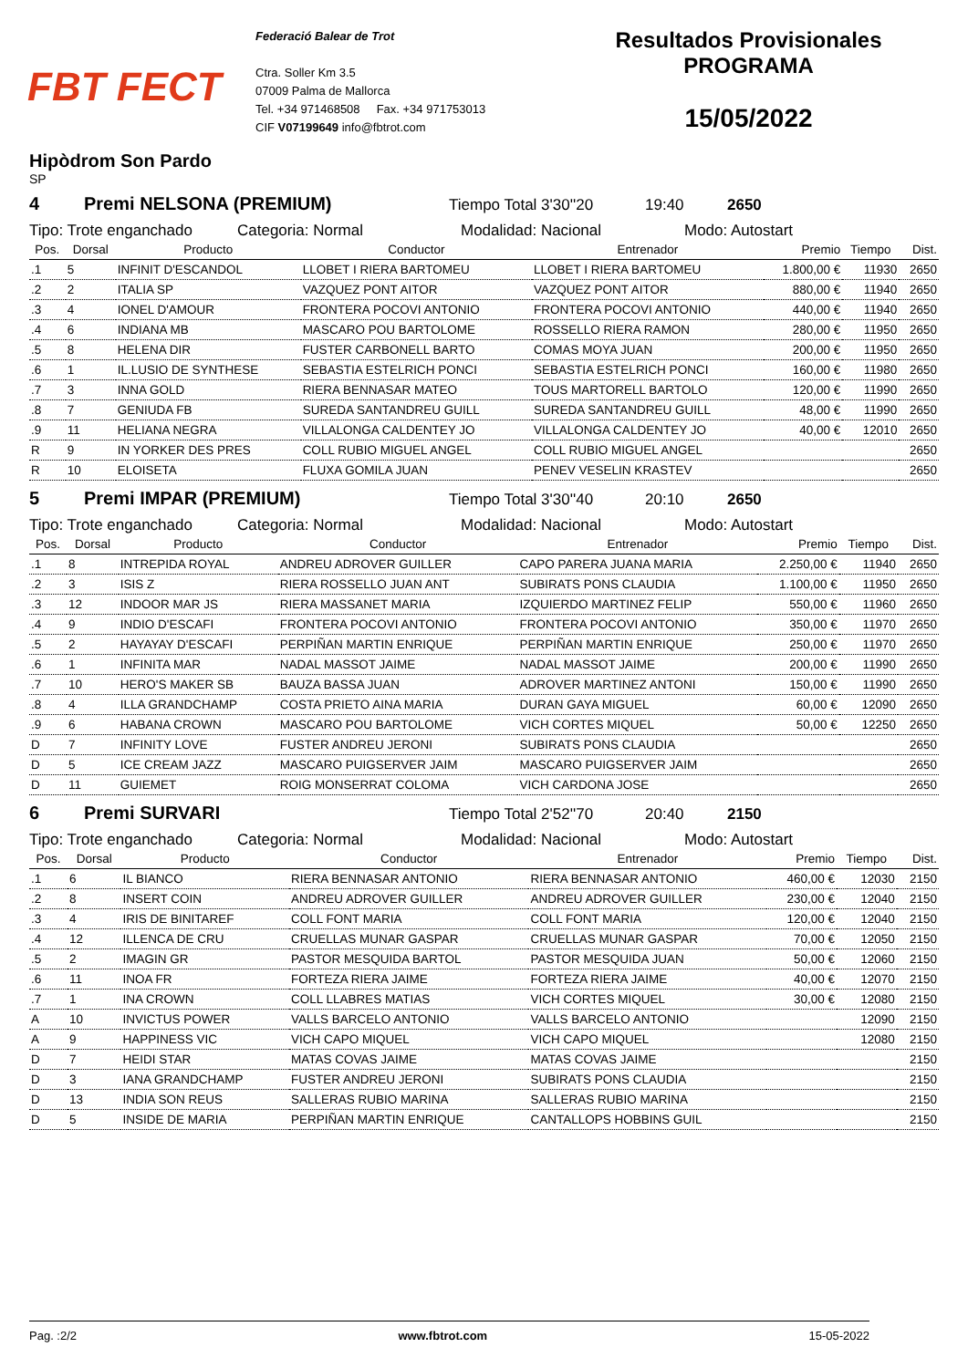FBT FECT
Federació Balear de Trot
Ctra. Soller Km 3.5
07009 Palma de Mallorca
Tel. +34 971468508 Fax. +34 971753013
CIF V07199649 info@fbtrot.com
Resultados Provisionales
PROGRAMA
15/05/2022
Hipòdrom Son Pardo
SP
4 Premi NELSONA (PREMIUM) Tiempo Total 3'30''20 19:40 2650
Tipo: Trote enganchado Categoria: Normal Modalidad: Nacional Modo: Autostart
| Pos. | Dorsal | Producto | Conductor | Entrenador | Premio | Tiempo | Dist. |
| --- | --- | --- | --- | --- | --- | --- | --- |
| .1 | 5 | INFINIT D'ESCANDOL | LLOBET I RIERA BARTOMEU | LLOBET I RIERA BARTOMEU | 1.800,00 € | 11930 | 2650 |
| .2 | 2 | ITALIA SP | VAZQUEZ PONT AITOR | VAZQUEZ PONT AITOR | 880,00 € | 11940 | 2650 |
| .3 | 4 | IONEL D'AMOUR | FRONTERA POCOVI ANTONIO | FRONTERA POCOVI ANTONIO | 440,00 € | 11940 | 2650 |
| .4 | 6 | INDIANA MB | MASCARO POU BARTOLOME | ROSSELLO RIERA RAMON | 280,00 € | 11950 | 2650 |
| .5 | 8 | HELENA DIR | FUSTER CARBONELL BARTO | COMAS MOYA JUAN | 200,00 € | 11950 | 2650 |
| .6 | 1 | IL.LUSIO DE SYNTHESE | SEBASTIA ESTELRICH PONCI | SEBASTIA ESTELRICH PONCI | 160,00 € | 11980 | 2650 |
| .7 | 3 | INNA GOLD | RIERA BENNASAR MATEO | TOUS MARTORELL BARTOLO | 120,00 € | 11990 | 2650 |
| .8 | 7 | GENIUDA FB | SUREDA SANTANDREU GUILL | SUREDA SANTANDREU GUILL | 48,00 € | 11990 | 2650 |
| .9 | 11 | HELIANA NEGRA | VILLALONGA CALDENTEY JO | VILLALONGA CALDENTEY JO | 40,00 € | 12010 | 2650 |
| R | 9 | IN YORKER DES PRES | COLL RUBIO MIGUEL ANGEL | COLL RUBIO MIGUEL ANGEL | | | 2650 |
| R | 10 | ELOISETA | FLUXA GOMILA JUAN | PENEV VESELIN KRASTEV | | | 2650 |
5 Premi IMPAR (PREMIUM) Tiempo Total 3'30''40 20:10 2650
Tipo: Trote enganchado Categoria: Normal Modalidad: Nacional Modo: Autostart
| Pos. | Dorsal | Producto | Conductor | Entrenador | Premio | Tiempo | Dist. |
| --- | --- | --- | --- | --- | --- | --- | --- |
| .1 | 8 | INTREPIDA ROYAL | ANDREU ADROVER GUILLER | CAPO PARERA JUANA MARIA | 2.250,00 € | 11940 | 2650 |
| .2 | 3 | ISIS Z | RIERA ROSSELLO JUAN ANT | SUBIRATS PONS CLAUDIA | 1.100,00 € | 11950 | 2650 |
| .3 | 12 | INDOOR MAR JS | RIERA MASSANET MARIA | IZQUIERDO MARTINEZ FELIP | 550,00 € | 11960 | 2650 |
| .4 | 9 | INDIO D'ESCAFI | FRONTERA POCOVI ANTONIO | FRONTERA POCOVI ANTONIO | 350,00 € | 11970 | 2650 |
| .5 | 2 | HAYAYAY D'ESCAFI | PERPIÑAN MARTIN ENRIQUE | PERPIÑAN MARTIN ENRIQUE | 250,00 € | 11970 | 2650 |
| .6 | 1 | INFINITA MAR | NADAL MASSOT JAIME | NADAL MASSOT JAIME | 200,00 € | 11990 | 2650 |
| .7 | 10 | HERO'S MAKER SB | BAUZA BASSA JUAN | ADROVER MARTINEZ ANTONI | 150,00 € | 11990 | 2650 |
| .8 | 4 | ILLA GRANDCHAMP | COSTA PRIETO AINA MARIA | DURAN GAYA MIGUEL | 60,00 € | 12090 | 2650 |
| .9 | 6 | HABANA CROWN | MASCARO POU BARTOLOME | VICH CORTES MIQUEL | 50,00 € | 12250 | 2650 |
| D | 7 | INFINITY LOVE | FUSTER ANDREU JERONI | SUBIRATS PONS CLAUDIA | | | 2650 |
| D | 5 | ICE CREAM JAZZ | MASCARO PUIGSERVER JAIM | MASCARO PUIGSERVER JAIM | | | 2650 |
| D | 11 | GUIEMET | ROIG MONSERRAT COLOMA | VICH CARDONA JOSE | | | 2650 |
6 Premi SURVARI Tiempo Total 2'52''70 20:40 2150
Tipo: Trote enganchado Categoria: Normal Modalidad: Nacional Modo: Autostart
| Pos. | Dorsal | Producto | Conductor | Entrenador | Premio | Tiempo | Dist. |
| --- | --- | --- | --- | --- | --- | --- | --- |
| .1 | 6 | IL BIANCO | RIERA BENNASAR ANTONIO | RIERA BENNASAR ANTONIO | 460,00 € | 12030 | 2150 |
| .2 | 8 | INSERT COIN | ANDREU ADROVER GUILLER | ANDREU ADROVER GUILLER | 230,00 € | 12040 | 2150 |
| .3 | 4 | IRIS DE BINITAREF | COLL FONT MARIA | COLL FONT MARIA | 120,00 € | 12040 | 2150 |
| .4 | 12 | ILLENCA DE CRU | CRUELLAS MUNAR GASPAR | CRUELLAS MUNAR GASPAR | 70,00 € | 12050 | 2150 |
| .5 | 2 | IMAGIN GR | PASTOR MESQUIDA BARTOL | PASTOR MESQUIDA JUAN | 50,00 € | 12060 | 2150 |
| .6 | 11 | INOA FR | FORTEZA RIERA JAIME | FORTEZA RIERA JAIME | 40,00 € | 12070 | 2150 |
| .7 | 1 | INA CROWN | COLL LLABRES MATIAS | VICH CORTES MIQUEL | 30,00 € | 12080 | 2150 |
| A | 10 | INVICTUS POWER | VALLS BARCELO ANTONIO | VALLS BARCELO ANTONIO | | 12090 | 2150 |
| A | 9 | HAPPINESS VIC | VICH CAPO MIQUEL | VICH CAPO MIQUEL | | 12080 | 2150 |
| D | 7 | HEIDI STAR | MATAS COVAS JAIME | MATAS COVAS JAIME | | | 2150 |
| D | 3 | IANA GRANDCHAMP | FUSTER ANDREU JERONI | SUBIRATS PONS CLAUDIA | | | 2150 |
| D | 13 | INDIA SON REUS | SALLERAS RUBIO MARINA | SALLERAS RUBIO MARINA | | | 2150 |
| D | 5 | INSIDE DE MARIA | PERPIÑAN MARTIN ENRIQUE | CANTALLOPS HOBBINS GUIL | | | 2150 |
Pag. :2/2 www.fbtrot.com 15-05-2022